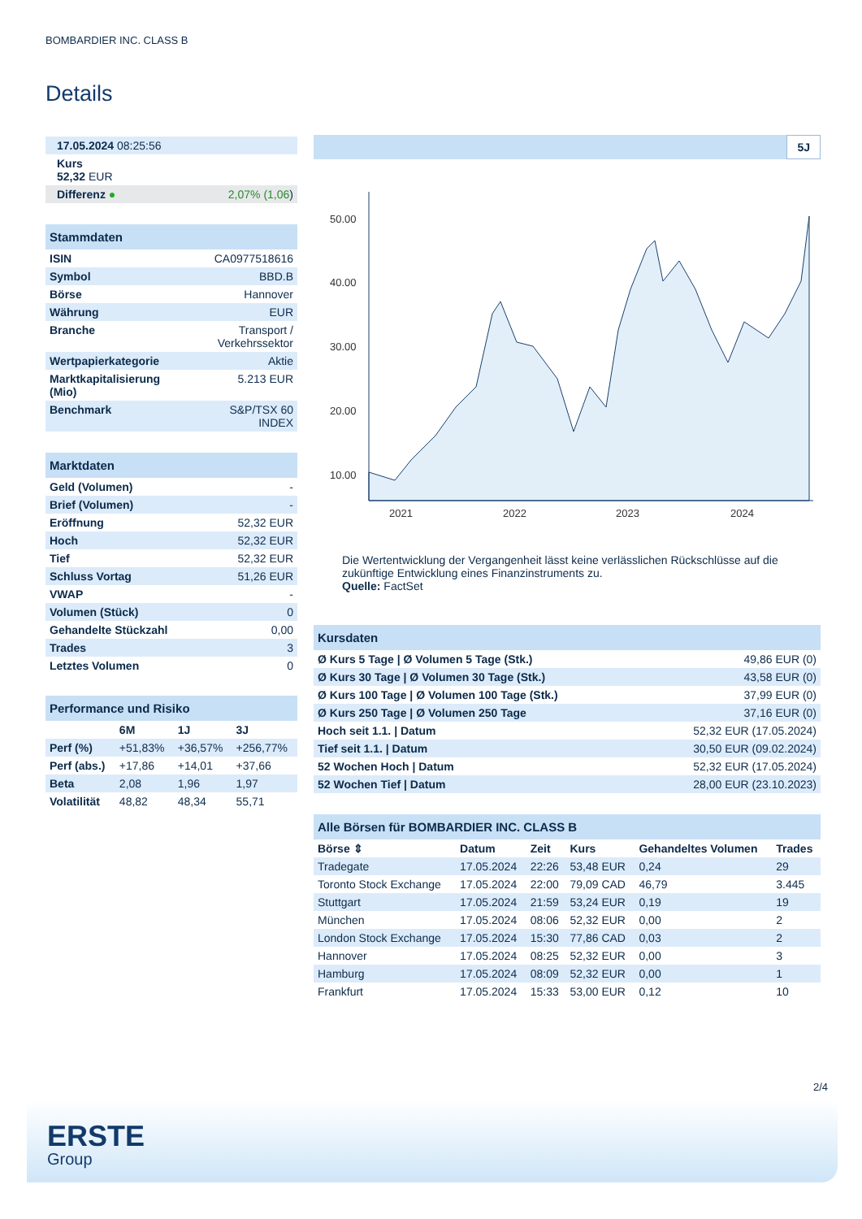BOMBARDIER INC. CLASS B
Details
| 17.05.2024 08:25:56 |
| Kurs 52,32 EUR |
| Differenz ● 2,07% (1,06 ) |
| Stammdaten | |
| ISIN | CA0977518616 |
| Symbol | BBD.B |
| Börse | Hannover |
| Währung | EUR |
| Branche | Transport / Verkehrssektor |
| Wertpapierkategorie | Aktie |
| Marktkapitalisierung (Mio) | 5.213 EUR |
| Benchmark | S&P/TSX 60 INDEX |
| Marktdaten | |
| Geld (Volumen) | - |
| Brief (Volumen) | - |
| Eröffnung | 52,32 EUR |
| Hoch | 52,32 EUR |
| Tief | 52,32 EUR |
| Schluss Vortag | 51,26 EUR |
| VWAP | - |
| Volumen (Stück) | 0 |
| Gehandelte Stückzahl | 0,00 |
| Trades | 3 |
| Letztes Volumen | 0 |
| Performance und Risiko | | | |
| | 6M | 1J | 3J |
| Perf (%) | +51,83% | +36,57% | +256,77% |
| Perf (abs.) | +17,86 | +14,01 | +37,66 |
| Beta | 2,08 | 1,96 | 1,97 |
| Volatilität | 48,82 | 48,34 | 55,71 |
5J
50.00
40.00
30.00
20.00
10.00
2021
2022
2023
2024
Die Wertentwicklung der Vergangenheit lässt keine verlässlichen Rückschlüsse auf die zukünftige Entwicklung eines Finanzinstruments zu.
Quelle: FactSet
| Kursdaten | |
| Ø Kurs 5 Tage / Ø Volumen 5 Tage (Stk.) | 49,86 EUR (0) |
| Ø Kurs 30 Tage / Ø Volumen 30 Tage (Stk.) | 43,58 EUR (0) |
| Ø Kurs 100 Tage / Ø Volumen 100 Tage (Stk.) | 37,99 EUR (0) |
| Ø Kurs 250 Tage / Ø Volumen 250 Tage | 37,16 EUR (0) |
| Hoch seit 1.1. / Datum | 52,32 EUR (17.05.2024) |
| Tief seit 1.1. / Datum | 30,50 EUR (09.02.2024) |
| 52 Wochen Hoch / Datum | 52,32 EUR (17.05.2024) |
| 52 Wochen Tief / Datum | 28,00 EUR (23.10.2023) |
| Alle Börsen für BOMBARDIER INC. CLASS B | | | | | |
| Börse ⇕ | Datum | Zeit | Kurs | Gehandeltes Volumen | Trades |
| Tradegate | 17.05.2024 | 22:26 | 53,48 EUR | 0,24 | 29 |
| Toronto Stock Exchange | 17.05.2024 | 22:00 | 79,09 CAD | 46,79 | 3.445 |
| Stuttgart | 17.05.2024 | 21:59 | 53,24 EUR | 0,19 | 19 |
| München | 17.05.2024 | 08:06 | 52,32 EUR | 0,00 | 2 |
| London Stock Exchange | 17.05.2024 | 15:30 | 77,86 CAD | 0,03 | 2 |
| Hannover | 17.05.2024 | 08:25 | 52,32 EUR | 0,00 | 3 |
| Hamburg | 17.05.2024 | 08:09 | 52,32 EUR | 0,00 | 1 |
| Frankfurt | 17.05.2024 | 15:33 | 53,00 EUR | 0,12 | 10 |
2/4
ERSTE
Group